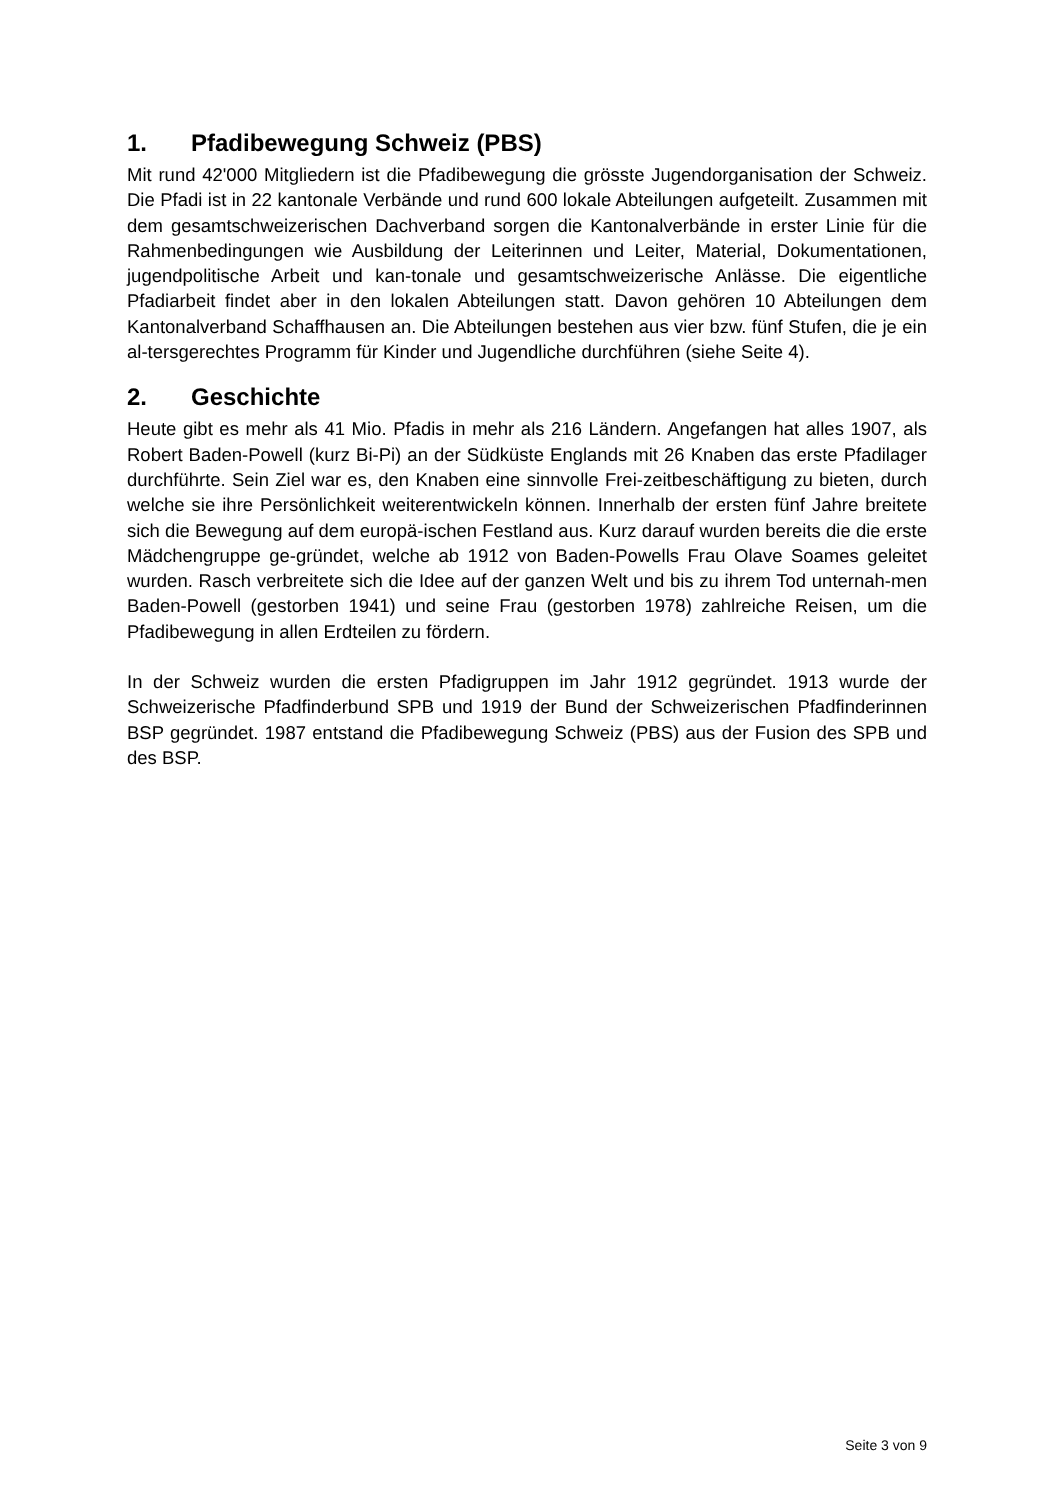1. Pfadibewegung Schweiz (PBS)
Mit rund 42'000 Mitgliedern ist die Pfadibewegung die grösste Jugendorganisation der Schweiz. Die Pfadi ist in 22 kantonale Verbände und rund 600 lokale Abteilungen aufgeteilt. Zusammen mit dem gesamtschweizerischen Dachverband sorgen die Kantonalverbände in erster Linie für die Rahmenbedingungen wie Ausbildung der Leiterinnen und Leiter, Material, Dokumentationen, jugendpolitische Arbeit und kan-tonale und gesamtschweizerische Anlässe. Die eigentliche Pfadiarbeit findet aber in den lokalen Abteilungen statt. Davon gehören 10 Abteilungen dem Kantonalverband Schaffhausen an. Die Abteilungen bestehen aus vier bzw. fünf Stufen, die je ein al-tersgerechtes Programm für Kinder und Jugendliche durchführen (siehe Seite 4).
2. Geschichte
Heute gibt es mehr als 41 Mio. Pfadis in mehr als 216 Ländern. Angefangen hat alles 1907, als Robert Baden-Powell (kurz Bi-Pi) an der Südküste Englands mit 26 Knaben das erste Pfadilager durchführte. Sein Ziel war es, den Knaben eine sinnvolle Frei-zeitbeschäftigung zu bieten, durch welche sie ihre Persönlichkeit weiterentwickeln können. Innerhalb der ersten fünf Jahre breitete sich die Bewegung auf dem europä-ischen Festland aus. Kurz darauf wurden bereits die die erste Mädchengruppe ge-gründet, welche ab 1912 von Baden-Powells Frau Olave Soames geleitet wurden. Rasch verbreitete sich die Idee auf der ganzen Welt und bis zu ihrem Tod unternah-men Baden-Powell (gestorben 1941) und seine Frau (gestorben 1978) zahlreiche Reisen, um die Pfadibewegung in allen Erdteilen zu fördern.
In der Schweiz wurden die ersten Pfadigruppen im Jahr 1912 gegründet. 1913 wurde der Schweizerische Pfadfinderbund SPB und 1919 der Bund der Schweizerischen Pfadfinderinnen BSP gegründet. 1987 entstand die Pfadibewegung Schweiz (PBS) aus der Fusion des SPB und des BSP.
Seite 3 von 9